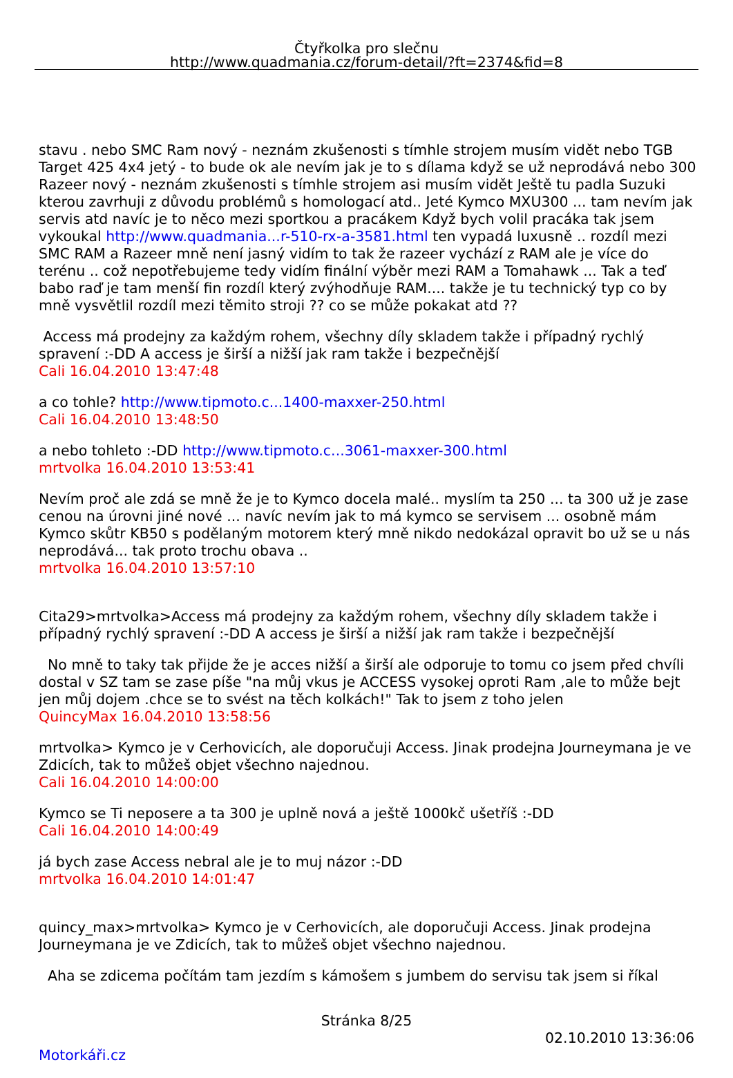Čtyřkolka pro slečnu
http://www.quadmania.cz/forum-detail/?ft=2374&fid=8
stavu . nebo SMC Ram nový - neznám zkušenosti s tímhle strojem musím vidět nebo TGB Target 425 4x4 jetý - to bude ok ale nevím jak je to s dílama když se už neprodává nebo 300 Razeer nový - neznám zkušenosti s tímhle strojem asi musím vidět Ještě tu padla Suzuki kterou zavrhuji z důvodu problémů s homologací atd.. Jeté Kymco MXU300 ... tam nevím jak servis atd navíc je to něco mezi sportkou a pracákem Když bych volil pracáka tak jsem vykoukal http://www.quadmania...r-510-rx-a-3581.html ten vypadá luxusně .. rozdíl mezi SMC RAM a Razeer mně není jasný vidím to tak že razeer vychází z RAM ale je více do terénu .. což nepotřebujeme tedy vidím finální výběr mezi RAM a Tomahawk ... Tak a teď babo raď je tam menší fin rozdíl který zvýhodňuje RAM.... takže je tu technický typ co by mně vysvětlil rozdíl mezi těmito stroji ?? co se může pokakat atd ??
Access má prodejny za každým rohem, všechny díly skladem takže i případný rychlý spravení :-DD A access je širší a nižší jak ram takže i bezpečnější
Cali 16.04.2010 13:47:48
a co tohle? http://www.tipmoto.c...1400-maxxer-250.html
Cali 16.04.2010 13:48:50
a nebo tohleto :-DD http://www.tipmoto.c...3061-maxxer-300.html
mrtvolka 16.04.2010 13:53:41
Nevím proč ale zdá se mně že je to Kymco docela malé.. myslím ta 250 ... ta 300 už je zase cenou na úrovni jiné nové ... navíc nevím jak to má kymco se servisem ... osobně mám Kymco skůtr KB50 s podělaným motorem který mně nikdo nedokázal opravit bo už se u nás neprodává... tak proto trochu obava ..
mrtvolka 16.04.2010 13:57:10
Cita29>mrtvolka>Access má prodejny za každým rohem, všechny díly skladem takže i případný rychlý spravení :-DD A access je širší a nižší jak ram takže i bezpečnější
No mně to taky tak přijde že je acces nižší a širší ale odporuje to tomu co jsem před chvíli dostal v SZ tam se zase píše "na můj vkus je ACCESS vysokej oproti Ram ,ale to může bejt jen můj dojem .chce se to svést na těch kolkách!" Tak to jsem z toho jelen
QuincyMax 16.04.2010 13:58:56
mrtvolka> Kymco je v Cerhovicích, ale doporučuji Access. Jinak prodejna Journeymana je ve Zdicích, tak to můžeš objet všechno najednou.
Cali 16.04.2010 14:00:00
Kymco se Ti neposere a ta 300 je uplně nová a ještě 1000kč ušetříš :-DD
Cali 16.04.2010 14:00:49
já bych zase Access nebral ale je to muj názor :-DD
mrtvolka 16.04.2010 14:01:47
quincy_max>mrtvolka> Kymco je v Cerhovicích, ale doporučuji Access. Jinak prodejna Journeymana je ve Zdicích, tak to můžeš objet všechno najednou.
Aha se zdicema počítám tam jezdím s kámošem s jumbem do servisu tak jsem si říkal
Stránka 8/25
02.10.2010 13:36:06
Motorkáři.cz